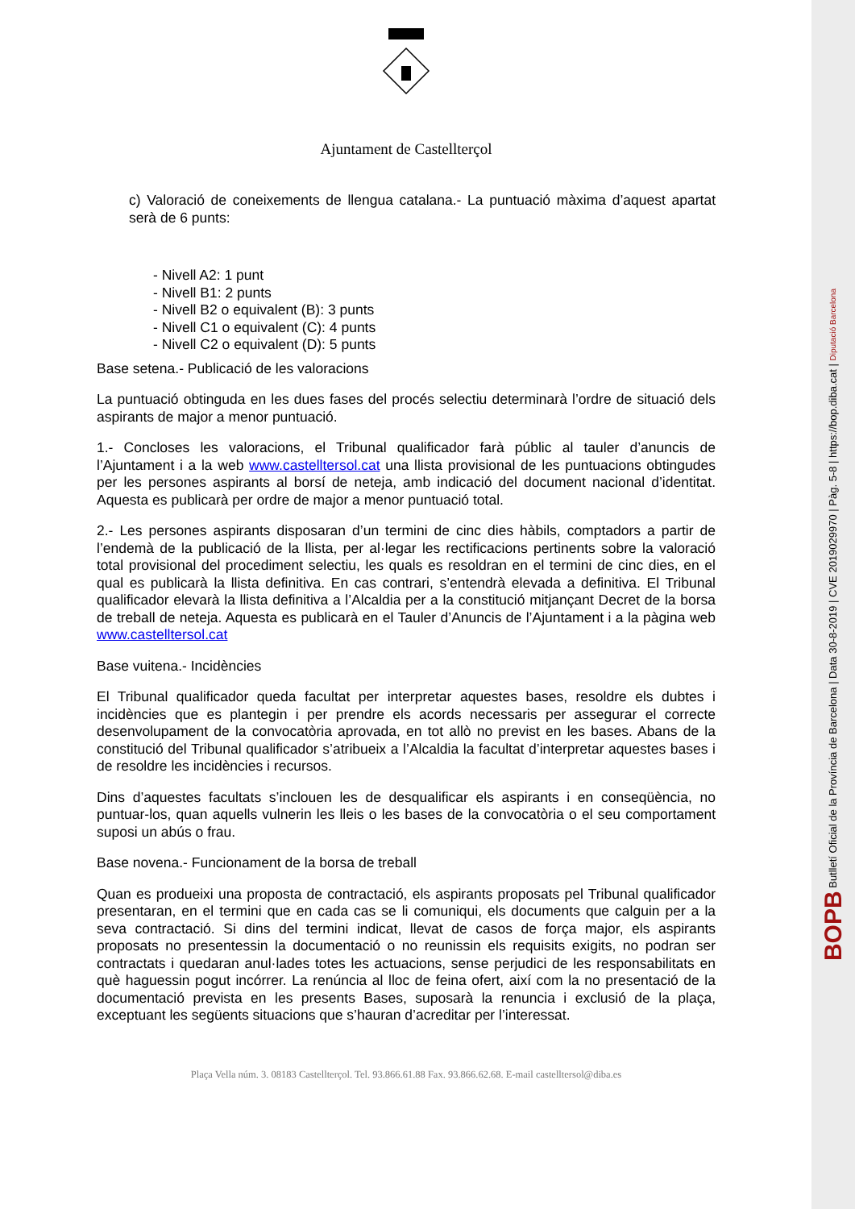Ajuntament de Castellterçol
c) Valoració de coneixements de llengua catalana.- La puntuació màxima d’aquest apartat serà de 6 punts:
- Nivell A2: 1 punt
- Nivell B1: 2 punts
- Nivell B2 o equivalent (B): 3 punts
- Nivell C1 o equivalent (C): 4 punts
- Nivell C2 o equivalent (D): 5 punts
Base setena.- Publicació de les valoracions
La puntuació obtinguda en les dues fases del procés selectiu determinarà l’ordre de situació dels aspirants de major a menor puntuació.
1.- Concloses les valoracions, el Tribunal qualificador farà públic al tauler d’anuncis de l’Ajuntament i a la web www.castelltersol.cat una llista provisional de les puntuacions obtingudes per les persones aspirants al borsí de neteja, amb indicació del document nacional d’identitat. Aquesta es publicarà per ordre de major a menor puntuació total.
2.- Les persones aspirants disposaran d’un termini de cinc dies hàbils, comptadors a partir de l’endemà de la publicació de la llista, per al·legar les rectificacions pertinents sobre la valoració total provisional del procediment selectiu, les quals es resoldran en el termini de cinc dies, en el qual es publicarà la llista definitiva. En cas contrari, s’entendrà elevada a definitiva. El Tribunal qualificador elevarà la llista definitiva a l’Alcaldia per a la constitució mitjançant Decret de la borsa de treball de neteja. Aquesta es publicarà en el Tauler d’Anuncis de l’Ajuntament i a la pàgina web www.castelltersol.cat
Base vuitena.- Incidències
El Tribunal qualificador queda facultat per interpretar aquestes bases, resoldre els dubtes i incidències que es plantegin i per prendre els acords necessaris per assegurar el correcte desenvolupament de la convocatòria aprovada, en tot allò no previst en les bases. Abans de la constitució del Tribunal qualificador s’atribueix a l’Alcaldia la facultat d’interpretar aquestes bases i de resoldre les incidències i recursos.
Dins d’aquestes facultats s’inclouen les de desqualificar els aspirants i en conseqüència, no puntuar-los, quan aquells vulnerin les lleis o les bases de la convocatòria o el seu comportament suposi un abús o frau.
Base novena.- Funcionament de la borsa de treball
Quan es produeixi una proposta de contractació, els aspirants proposats pel Tribunal qualificador presentaran, en el termini que en cada cas se li comuniqui, els documents que calguin per a la seva contractació. Si dins del termini indicat, llevat de casos de força major, els aspirants proposats no presentessin la documentació o no reunissin els requisits exigits, no podran ser contractats i quedaran anul·lades totes les actuacions, sense perjudici de les responsabilitats en què haguessin pogut incórrer. La renúncia al lloc de feina ofert, així com la no presentació de la documentació prevista en les presents Bases, suposarà la renuncia i exclusió de la plaça, exceptuant les següents situacions que s’hauran d’acreditar per l’interessat.
Plaça Vella núm. 3. 08183 Castellterçol. Tel. 93.866.61.88 Fax. 93.866.62.68. E-mail castelltersol@diba.es
BOPB Butlletí Oficial de la Província de Barcelona | Data 30-8-2019 | CVE 2019029970 | Pàg. 5-8 | https://bop.diba.cat | Diputació Barcelona